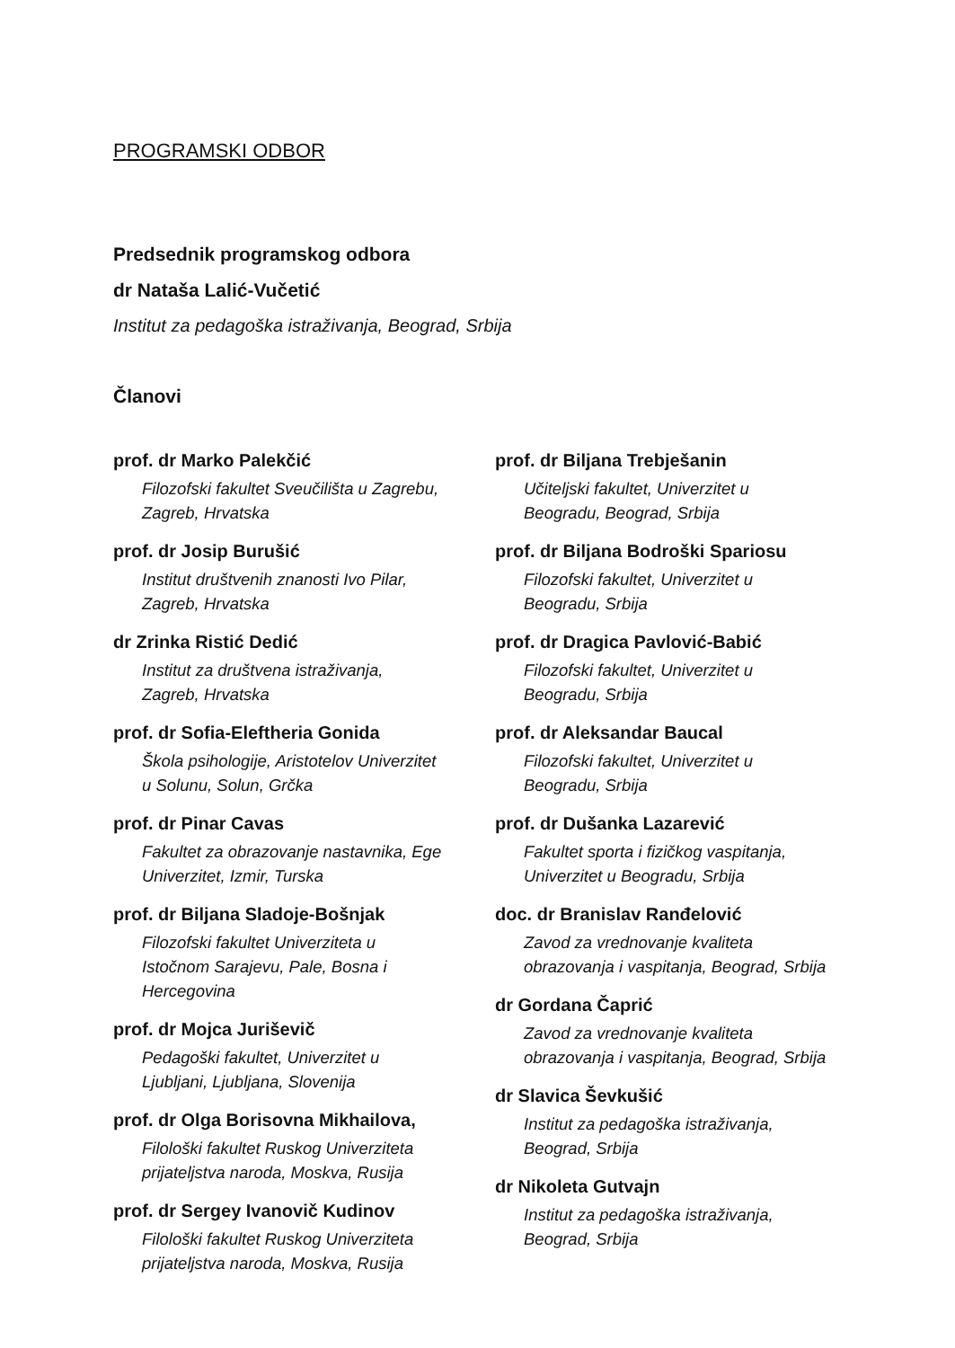PROGRAMSKI ODBOR
Predsednik programskog odbora
dr Nataša Lalić-Vučetić
Institut za pedagoška istraživanja, Beograd, Srbija
Članovi
prof. dr Marko Palekčić
Filozofski fakultet Sveučilišta u Zagrebu,
Zagreb, Hrvatska
prof. dr Josip Burušić
Institut društvenih znanosti Ivo Pilar,
Zagreb, Hrvatska
dr Zrinka Ristić Dedić
Institut za društvena istraživanja,
Zagreb, Hrvatska
prof. dr Sofia-Eleftheria Gonida
Škola psihologije, Aristotelov Univerzitet
u Solunu, Solun, Grčka
prof. dr Pinar Cavas
Fakultet za obrazovanje nastavnika, Ege
Univerzitet, Izmir, Turska
prof. dr Biljana Sladoje-Bošnjak
Filozofski fakultet Univerziteta u
Istočnom Sarajevu, Pale, Bosna i
Hercegovina
prof. dr Mojca Juriševič
Pedagoški fakultet, Univerzitet u
Ljubljani, Ljubljana, Slovenija
prof. dr Olga Borisovna Mikhailova,
Filološki fakultet Ruskog Univerziteta
prijateljstva naroda, Moskva, Rusija
prof. dr Sergey Ivanovič Kudinov
Filološki fakultet Ruskog Univerziteta
prijateljstva naroda, Moskva, Rusija
prof. dr Biljana Trebješanin
Učiteljski fakultet, Univerzitet u
Beogradu, Beograd, Srbija
prof. dr Biljana Bodroški Spariosu
Filozofski fakultet, Univerzitet u
Beogradu, Srbija
prof. dr Dragica Pavlović-Babić
Filozofski fakultet, Univerzitet u
Beogradu, Srbija
prof. dr Aleksandar Baucal
Filozofski fakultet, Univerzitet u
Beogradu, Srbija
prof. dr Dušanka Lazarević
Fakultet sporta i fizičkog vaspitanja,
Univerzitet u Beogradu, Srbija
doc. dr Branislav Ranđelović
Zavod za vrednovanje kvaliteta
obrazovanja i vaspitanja, Beograd, Srbija
dr Gordana Čaprić
Zavod za vrednovanje kvaliteta
obrazovanja i vaspitanja, Beograd, Srbija
dr Slavica Ševkušić
Institut za pedagoška istraživanja,
Beograd, Srbija
dr Nikoleta Gutvajn
Institut za pedagoška istraživanja,
Beograd, Srbija